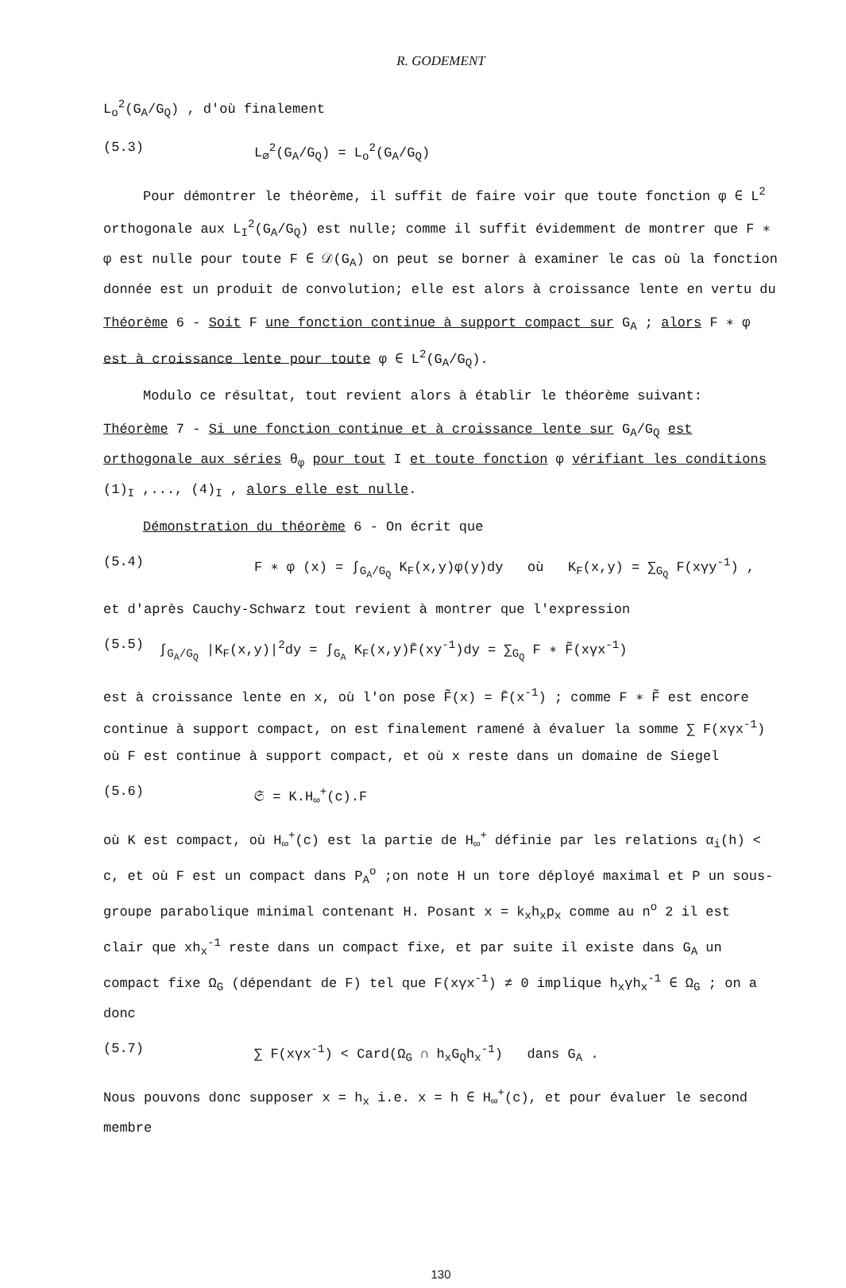R. GODEMENT
L<sub>o</sub><sup>2</sup>(G<sub>A</sub>/G<sub>Q</sub>) , d'où finalement
(5.3) L<sub>∅</sub><sup>2</sup>(G<sub>A</sub>/G<sub>Q</sub>) = L<sub>o</sub><sup>2</sup>(G<sub>A</sub>/G<sub>Q</sub>)
Pour démontrer le théorème, il suffit de faire voir que toute fonction φ ∈ L<sup>2</sup> orthogonale aux L<sub>I</sub><sup>2</sup>(G<sub>A</sub>/G<sub>Q</sub>) est nulle; comme il suffit évidemment de montrer que F ∗ φ est nulle pour toute F ∈ 𝒟(G<sub>A</sub>) on peut se borner à examiner le cas où la fonction donnée est un produit de convolution; elle est alors à croissance lente en vertu du
Théorème 6 - Soit F une fonction continue à support compact sur G<sub>A</sub> ; alors F ∗ φ est à croissance lente pour toute φ ∈ L<sup>2</sup>(G<sub>A</sub>/G<sub>Q</sub>).
Modulo ce résultat, tout revient alors à établir le théorème suivant:
Théorème 7 - Si une fonction continue et à croissance lente sur G<sub>A</sub>/G<sub>Q</sub> est orthogonale aux séries θ<sub>φ</sub> pour tout I et toute fonction φ vérifiant les conditions (1)<sub>I</sub> ,..., (4)<sub>I</sub> , alors elle est nulle.
Démonstration du théorème 6 - On écrit que
(5.4) F ∗ φ (x) = ∫<sub>G<sub>A</sub>/G<sub>Q</sub></sub> K<sub>F</sub>(x,y)φ(y)dy où K<sub>F</sub>(x,y) = ∑<sub>G<sub>Q</sub></sub> F(xγy<sup>-1</sup>) ,
et d'après Cauchy-Schwarz tout revient à montrer que l'expression
(5.5) ∫<sub>G<sub>A</sub>/G<sub>Q</sub></sub> |K<sub>F</sub>(x,y)|<sup>2</sup>dy = ∫<sub>G<sub>A</sub></sub> K<sub>F</sub>(x,y)F̄(xy<sup>-1</sup>)dy = ∑<sub>G<sub>Q</sub></sub> F ∗ F̃(xγx<sup>-1</sup>)
est à croissance lente en x, où l'on pose F̃(x) = F̄(x<sup>-1</sup>) ; comme F ∗ F̃ est encore continue à support compact, on est finalement ramené à évaluer la somme ∑ F(xγx<sup>-1</sup>) où F est continue à support compact, et où x reste dans un domaine de Siegel
(5.6) 𝔖 = K.H<sub>∞</sub><sup>+</sup>(c).F
où K est compact, où H<sub>∞</sub><sup>+</sup>(c) est la partie de H<sub>∞</sub><sup>+</sup> définie par les relations α<sub>i</sub>(h) < c, et où F est un compact dans P<sub>A</sub><sup>o</sup> ;on note H un tore déployé maximal et P un sous-groupe parabolique minimal contenant H. Posant x = k<sub>x</sub>h<sub>x</sub>p<sub>x</sub> comme au n<sup>o</sup> 2 il est clair que xh<sub>x</sub><sup>-1</sup> reste dans un compact fixe, et par suite il existe dans G<sub>A</sub> un compact fixe Ω<sub>G</sub> (dépendant de F) tel que F(xγx<sup>-1</sup>) ≠ 0 implique h<sub>x</sub>γh<sub>x</sub><sup>-1</sup> ∈ Ω<sub>G</sub> ; on a donc
(5.7) ∑ F(xγx<sup>-1</sup>) < Card(Ω<sub>G</sub> ∩ h<sub>x</sub>G<sub>Q</sub>h<sub>x</sub><sup>-1</sup>) dans G<sub>A</sub> .
Nous pouvons donc supposer x = h<sub>x</sub> i.e. x = h ∈ H<sub>∞</sub><sup>+</sup>(c), et pour évaluer le second membre
130